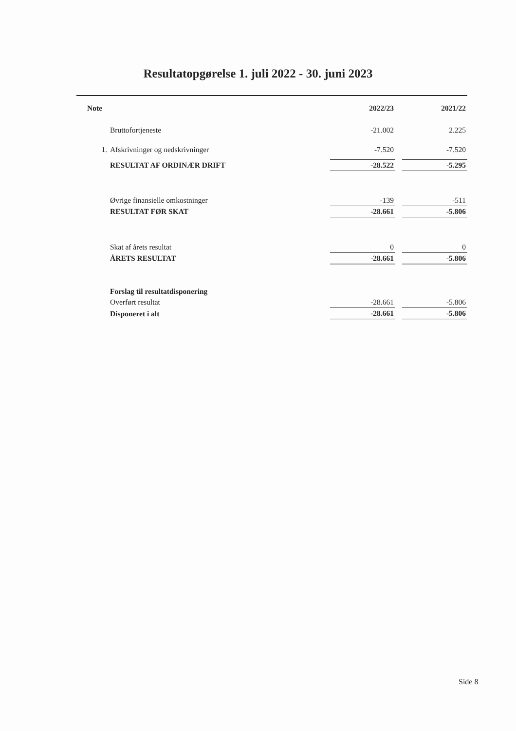Resultatopgørelse 1. juli 2022 - 30. juni 2023
| Note | | 2022/23 | | 2021/22 |
| --- | --- | --- | --- | --- |
| | Bruttofortjeneste | -21.002 | | 2.225 |
| 1. | Afskrivninger og nedskrivninger | -7.520 | | -7.520 |
| | RESULTAT AF ORDINÆR DRIFT | -28.522 | | -5.295 |
| | Øvrige finansielle omkostninger | -139 | | -511 |
| | RESULTAT FØR SKAT | -28.661 | | -5.806 |
| | Skat af årets resultat | 0 | | 0 |
| | ÅRETS RESULTAT | -28.661 | | -5.806 |
| | Forslag til resultatdisponering | | | |
| | Overført resultat | -28.661 | | -5.806 |
| | Disponeret i alt | -28.661 | | -5.806 |
Side 8